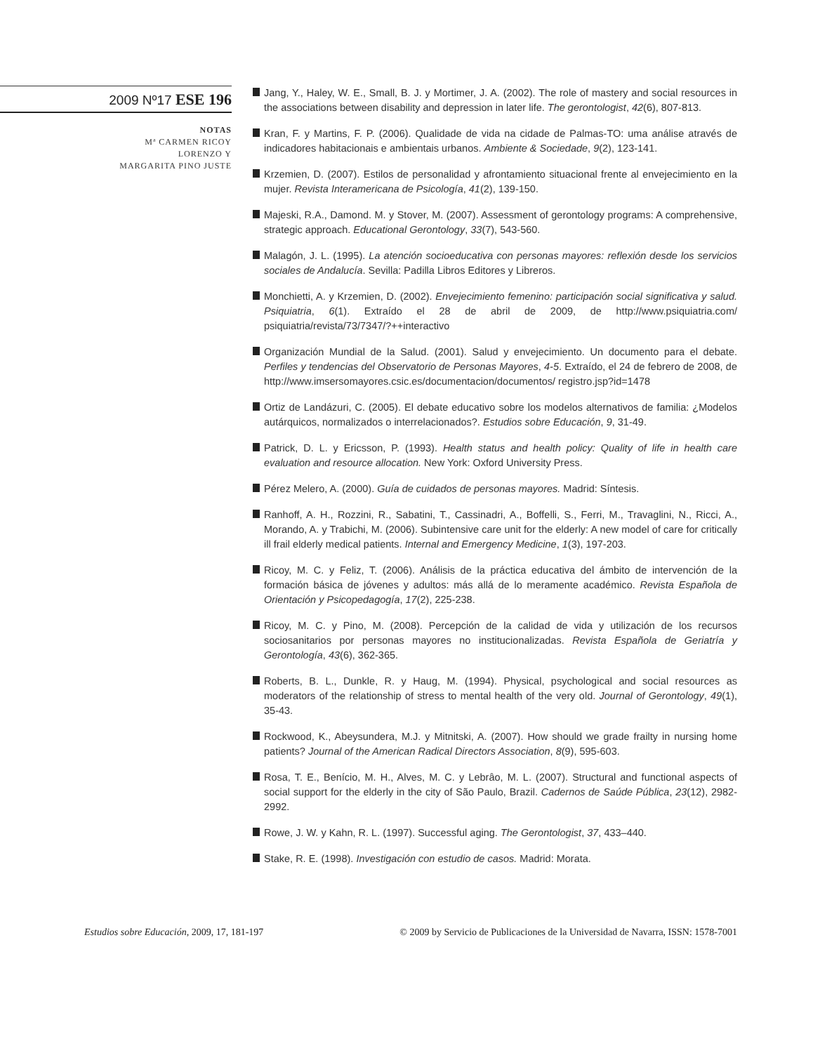2009 Nº17 ESE 196
NOTAS
Mª CARMEN RICOY
LORENZO Y
MARGARITA PINO JUSTE
Jang, Y., Haley, W. E., Small, B. J. y Mortimer, J. A. (2002). The role of mastery and social resources in the associations between disability and depression in later life. The gerontologist, 42(6), 807-813.
Kran, F. y Martins, F. P. (2006). Qualidade de vida na cidade de Palmas-TO: uma análise através de indicadores habitacionais e ambientais urbanos. Ambiente & Sociedade, 9(2), 123-141.
Krzemien, D. (2007). Estilos de personalidad y afrontamiento situacional frente al envejecimiento en la mujer. Revista Interamericana de Psicología, 41(2), 139-150.
Majeski, R.A., Damond. M. y Stover, M. (2007). Assessment of gerontology programs: A comprehensive, strategic approach. Educational Gerontology, 33(7), 543-560.
Malagón, J. L. (1995). La atención socioeducativa con personas mayores: reflexión desde los servicios sociales de Andalucía. Sevilla: Padilla Libros Editores y Libreros.
Monchietti, A. y Krzemien, D. (2002). Envejecimiento femenino: participación social significativa y salud. Psiquiatria, 6(1). Extraído el 28 de abril de 2009, de http://www.psiquiatria.com/ psiquiatria/revista/73/7347/?++interactivo
Organización Mundial de la Salud. (2001). Salud y envejecimiento. Un documento para el debate. Perfiles y tendencias del Observatorio de Personas Mayores, 4-5. Extraído, el 24 de febrero de 2008, de http://www.imsersomayores.csic.es/documentacion/documentos/ registro.jsp?id=1478
Ortiz de Landázuri, C. (2005). El debate educativo sobre los modelos alternativos de familia: ¿Modelos autárquicos, normalizados o interrelacionados?. Estudios sobre Educación, 9, 31-49.
Patrick, D. L. y Ericsson, P. (1993). Health status and health policy: Quality of life in health care evaluation and resource allocation. New York: Oxford University Press.
Pérez Melero, A. (2000). Guía de cuidados de personas mayores. Madrid: Síntesis.
Ranhoff, A. H., Rozzini, R., Sabatini, T., Cassinadri, A., Boffelli, S., Ferri, M., Travaglini, N., Ricci, A., Morando, A. y Trabichi, M. (2006). Subintensive care unit for the elderly: A new model of care for critically ill frail elderly medical patients. Internal and Emergency Medicine, 1(3), 197-203.
Ricoy, M. C. y Feliz, T. (2006). Análisis de la práctica educativa del ámbito de intervención de la formación básica de jóvenes y adultos: más allá de lo meramente académico. Revista Española de Orientación y Psicopedagogía, 17(2), 225-238.
Ricoy, M. C. y Pino, M. (2008). Percepción de la calidad de vida y utilización de los recursos sociosanitarios por personas mayores no institucionalizadas. Revista Española de Geriatría y Gerontología, 43(6), 362-365.
Roberts, B. L., Dunkle, R. y Haug, M. (1994). Physical, psychological and social resources as moderators of the relationship of stress to mental health of the very old. Journal of Gerontology, 49(1), 35-43.
Rockwood, K., Abeysundera, M.J. y Mitnitski, A. (2007). How should we grade frailty in nursing home patients? Journal of the American Radical Directors Association, 8(9), 595-603.
Rosa, T. E., Benício, M. H., Alves, M. C. y Lebrâo, M. L. (2007). Structural and functional aspects of social support for the elderly in the city of São Paulo, Brazil. Cadernos de Saúde Pública, 23(12), 2982-2992.
Rowe, J. W. y Kahn, R. L. (1997). Successful aging. The Gerontologist, 37, 433–440.
Stake, R. E. (1998). Investigación con estudio de casos. Madrid: Morata.
Estudios sobre Educación, 2009, 17, 181-197 © 2009 by Servicio de Publicaciones de la Universidad de Navarra, ISSN: 1578-7001